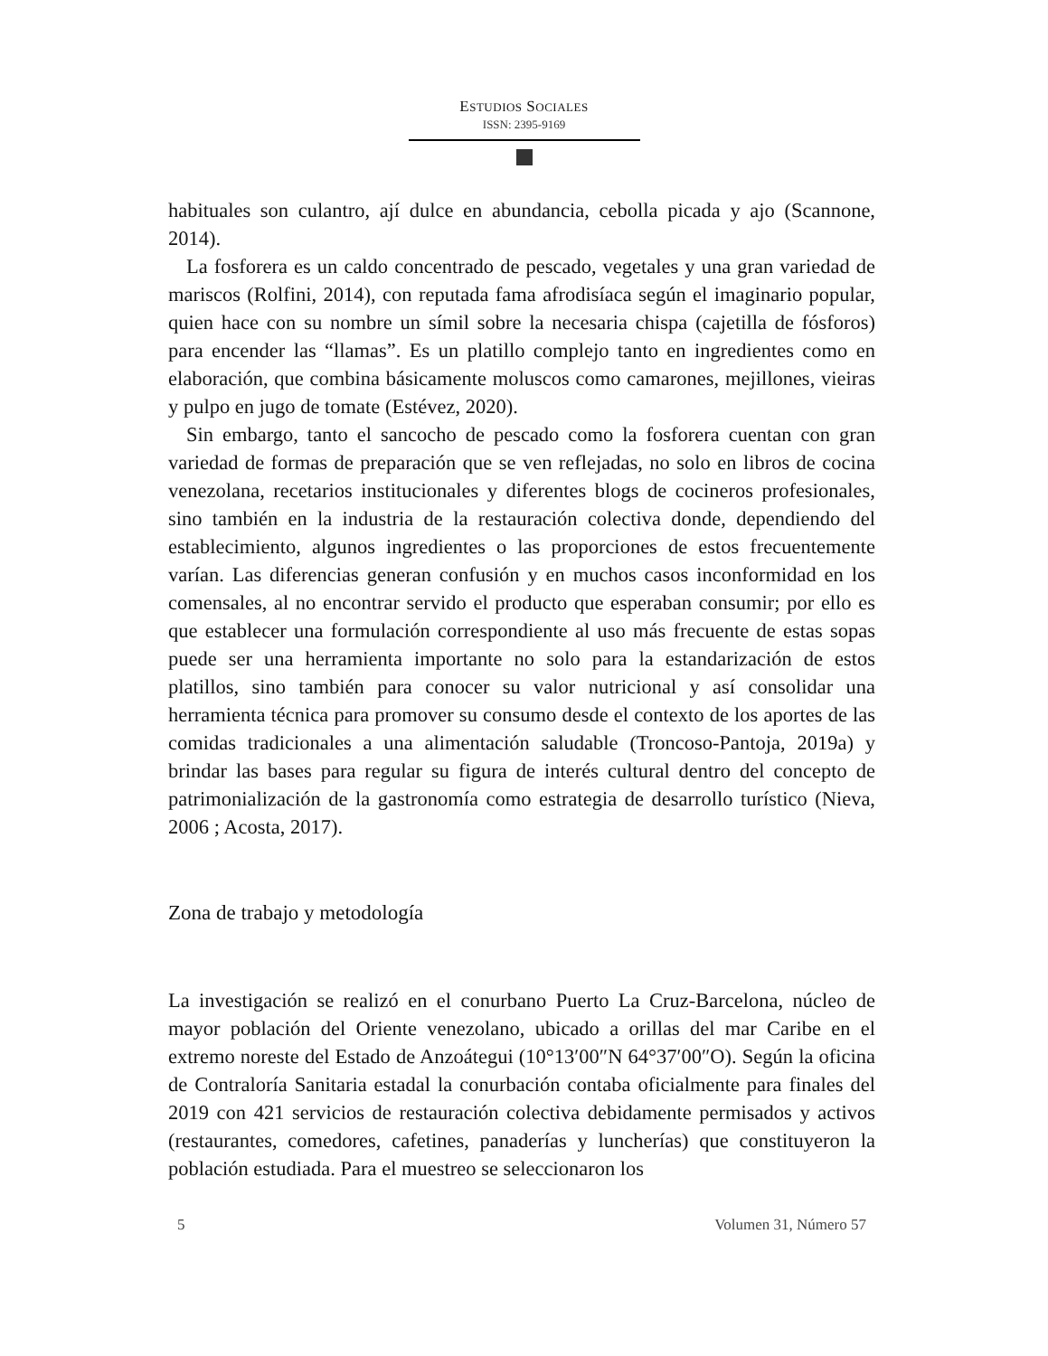ESTUDIOS SOCIALES
ISSN: 2395-9169
habituales son culantro, ají dulce en abundancia, cebolla picada y ajo (Scannone, 2014).
La fosforera es un caldo concentrado de pescado, vegetales y una gran variedad de mariscos (Rolfini, 2014), con reputada fama afrodisíaca según el imaginario popular, quien hace con su nombre un símil sobre la necesaria chispa (cajetilla de fósforos) para encender las “llamas”. Es un platillo complejo tanto en ingredientes como en elaboración, que combina básicamente moluscos como camarones, mejillones, vieiras y pulpo en jugo de tomate (Estévez, 2020).
Sin embargo, tanto el sancocho de pescado como la fosforera cuentan con gran variedad de formas de preparación que se ven reflejadas, no solo en libros de cocina venezolana, recetarios institucionales y diferentes blogs de cocineros profesionales, sino también en la industria de la restauración colectiva donde, dependiendo del establecimiento, algunos ingredientes o las proporciones de estos frecuentemente varían. Las diferencias generan confusión y en muchos casos inconformidad en los comensales, al no encontrar servido el producto que esperaban consumir; por ello es que establecer una formulación correspondiente al uso más frecuente de estas sopas puede ser una herramienta importante no solo para la estandarización de estos platillos, sino también para conocer su valor nutricional y así consolidar una herramienta técnica para promover su consumo desde el contexto de los aportes de las comidas tradicionales a una alimentación saludable (Troncoso-Pantoja, 2019a) y brindar las bases para regular su figura de interés cultural dentro del concepto de patrimonialización de la gastronomía como estrategia de desarrollo turístico (Nieva, 2006 ; Acosta, 2017).
Zona de trabajo y metodología
La investigación se realizó en el conurbano Puerto La Cruz-Barcelona, núcleo de mayor población del Oriente venezolano, ubicado a orillas del mar Caribe en el extremo noreste del Estado de Anzoátegui (10°13′00″N 64°37′00″O). Según la oficina de Contraloría Sanitaria estadal la conurbación contaba oficialmente para finales del 2019 con 421 servicios de restauración colectiva debidamente permisados y activos (restaurantes, comedores, cafetines, panaderías y luncherías) que constituyeron la población estudiada. Para el muestreo se seleccionaron los
5 Volumen 31, Número 57